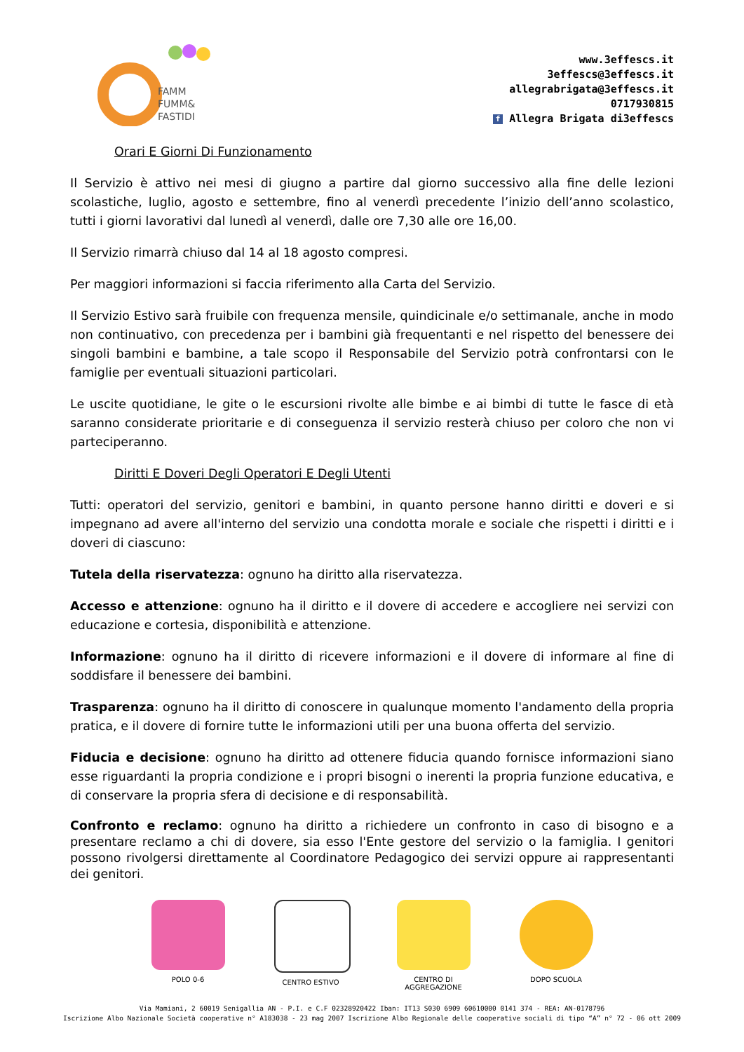FAMM
FUMM&
FASTIDI
www.3effescs.it
3effescs@3effescs.it
allegrabrigata@3effescs.it
0717930815
f Allegra Brigata di3effescs
Orari E Giorni Di Funzionamento
Il Servizio è attivo nei mesi di giugno a partire dal giorno successivo alla fine delle lezioni scolastiche, luglio, agosto e settembre, fino al venerdì precedente l’inizio dell’anno scolastico, tutti i giorni lavorativi dal lunedì al venerdì, dalle ore 7,30 alle ore 16,00.
Il Servizio rimarrà chiuso dal 14 al 18 agosto compresi.
Per maggiori informazioni si faccia riferimento alla Carta del Servizio.
Il Servizio Estivo sarà fruibile con frequenza mensile, quindicinale e/o settimanale, anche in modo non continuativo, con precedenza per i bambini già frequentanti e nel rispetto del benessere dei singoli bambini e bambine, a tale scopo il Responsabile del Servizio potrà confrontarsi con le famiglie per eventuali situazioni particolari.
Le uscite quotidiane, le gite o le escursioni rivolte alle bimbe e ai bimbi di tutte le fasce di età saranno considerate prioritarie e di conseguenza il servizio resterà chiuso per coloro che non vi parteciperanno.
Diritti E Doveri Degli Operatori E Degli Utenti
Tutti: operatori del servizio, genitori e bambini, in quanto persone hanno diritti e doveri e si impegnano ad avere all'interno del servizio una condotta morale e sociale che rispetti i diritti e i doveri di ciascuno:
Tutela della riservatezza: ognuno ha diritto alla riservatezza.
Accesso e attenzione: ognuno ha il diritto e il dovere di accedere e accogliere nei servizi con educazione e cortesia, disponibilità e attenzione.
Informazione: ognuno ha il diritto di ricevere informazioni e il dovere di informare al fine di soddisfare il benessere dei bambini.
Trasparenza: ognuno ha il diritto di conoscere in qualunque momento l'andamento della propria pratica, e il dovere di fornire tutte le informazioni utili per una buona offerta del servizio.
Fiducia e decisione: ognuno ha diritto ad ottenere fiducia quando fornisce informazioni siano esse riguardanti la propria condizione e i propri bisogni o inerenti la propria funzione educativa, e di conservare la propria sfera di decisione e di responsabilità.
Confronto e reclamo: ognuno ha diritto a richiedere un confronto in caso di bisogno e a presentare reclamo a chi di dovere, sia esso l'Ente gestore del servizio o la famiglia. I genitori possono rivolgersi direttamente al Coordinatore Pedagogico dei servizi oppure ai rappresentanti dei genitori.
POLO 0-6 CENTRO ESTIVO CENTRO DI AGGREGAZIONE
DOPO SCUOLA
Via Mamiani, 2 60019 Senigallia AN - P.I. e C.F 02328920422 Iban: IT13 S030 6909 60610000 0141 374 - REA: AN-0178796
Iscrizione Albo Nazionale Società cooperative n° A183038 - 23 mag 2007 Iscrizione Albo Regionale delle cooperative sociali di tipo “A” n° 72 - 06 ott 2009